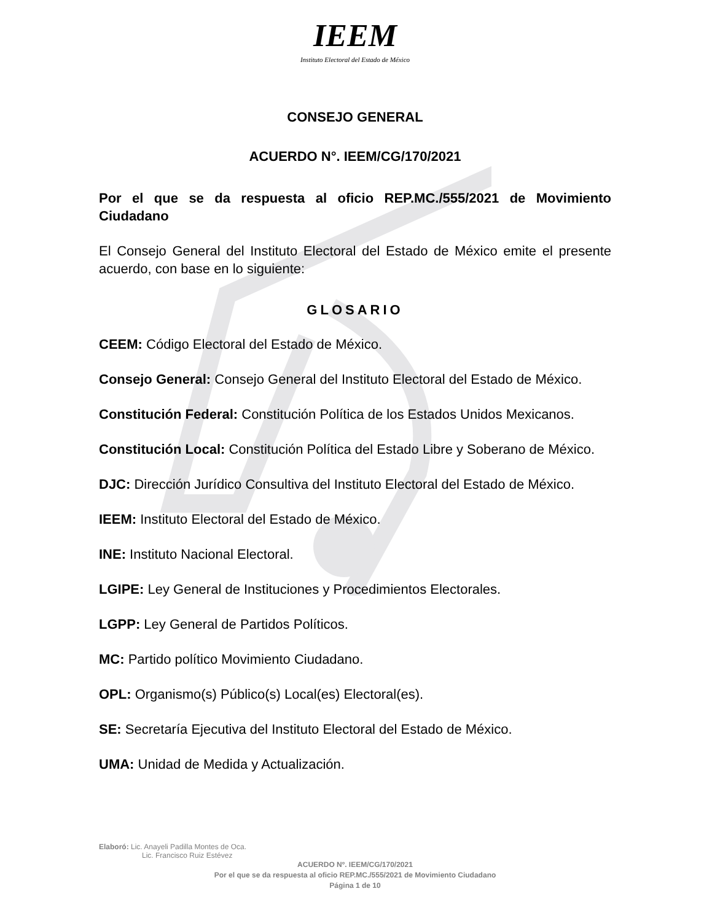IEEM
Instituto Electoral del Estado de México
CONSEJO GENERAL
ACUERDO N°. IEEM/CG/170/2021
Por el que se da respuesta al oficio REP.MC./555/2021 de Movimiento Ciudadano
El Consejo General del Instituto Electoral del Estado de México emite el presente acuerdo, con base en lo siguiente:
GLOSARIO
CEEM: Código Electoral del Estado de México.
Consejo General: Consejo General del Instituto Electoral del Estado de México.
Constitución Federal: Constitución Política de los Estados Unidos Mexicanos.
Constitución Local: Constitución Política del Estado Libre y Soberano de México.
DJC: Dirección Jurídico Consultiva del Instituto Electoral del Estado de México.
IEEM: Instituto Electoral del Estado de México.
INE: Instituto Nacional Electoral.
LGIPE: Ley General de Instituciones y Procedimientos Electorales.
LGPP: Ley General de Partidos Políticos.
MC: Partido político Movimiento Ciudadano.
OPL: Organismo(s) Público(s) Local(es) Electoral(es).
SE: Secretaría Ejecutiva del Instituto Electoral del Estado de México.
UMA: Unidad de Medida y Actualización.
Elaboró: Lic. Anayeli Padilla Montes de Oca.
Lic. Francisco Ruiz Estévez
ACUERDO Nº. IEEM/CG/170/2021
Por el que se da respuesta al oficio REP.MC./555/2021 de Movimiento Ciudadano
Página 1 de 10